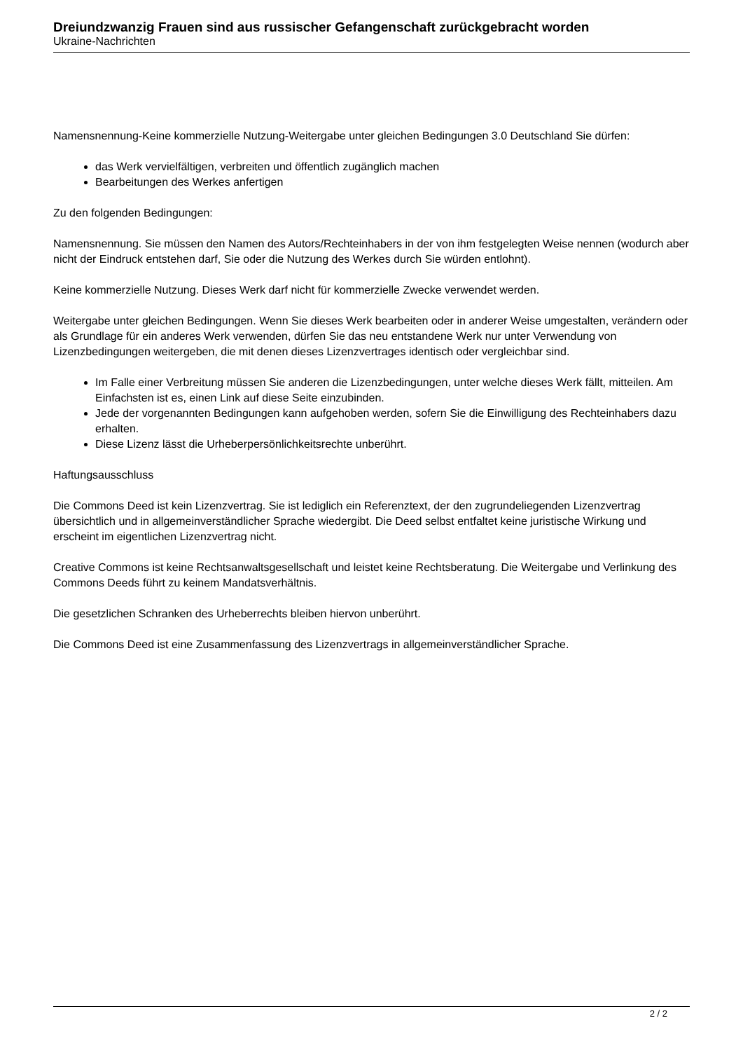Dreiundzwanzig Frauen sind aus russischer Gefangenschaft zurückgebracht worden
Ukraine-Nachrichten
Namensnennung-Keine kommerzielle Nutzung-Weitergabe unter gleichen Bedingungen 3.0 Deutschland Sie dürfen:
das Werk vervielfältigen, verbreiten und öffentlich zugänglich machen
Bearbeitungen des Werkes anfertigen
Zu den folgenden Bedingungen:
Namensnennung. Sie müssen den Namen des Autors/Rechteinhabers in der von ihm festgelegten Weise nennen (wodurch aber nicht der Eindruck entstehen darf, Sie oder die Nutzung des Werkes durch Sie würden entlohnt).
Keine kommerzielle Nutzung. Dieses Werk darf nicht für kommerzielle Zwecke verwendet werden.
Weitergabe unter gleichen Bedingungen. Wenn Sie dieses Werk bearbeiten oder in anderer Weise umgestalten, verändern oder als Grundlage für ein anderes Werk verwenden, dürfen Sie das neu entstandene Werk nur unter Verwendung von Lizenzbedingungen weitergeben, die mit denen dieses Lizenzvertrages identisch oder vergleichbar sind.
Im Falle einer Verbreitung müssen Sie anderen die Lizenzbedingungen, unter welche dieses Werk fällt, mitteilen. Am Einfachsten ist es, einen Link auf diese Seite einzubinden.
Jede der vorgenannten Bedingungen kann aufgehoben werden, sofern Sie die Einwilligung des Rechteinhabers dazu erhalten.
Diese Lizenz lässt die Urheberpersönlichkeitsrechte unberührt.
Haftungsausschluss
Die Commons Deed ist kein Lizenzvertrag. Sie ist lediglich ein Referenztext, der den zugrundeliegenden Lizenzvertrag übersichtlich und in allgemeinverständlicher Sprache wiedergibt. Die Deed selbst entfaltet keine juristische Wirkung und erscheint im eigentlichen Lizenzvertrag nicht.
Creative Commons ist keine Rechtsanwaltsgesellschaft und leistet keine Rechtsberatung. Die Weitergabe und Verlinkung des Commons Deeds führt zu keinem Mandatsverhältnis.
Die gesetzlichen Schranken des Urheberrechts bleiben hiervon unberührt.
Die Commons Deed ist eine Zusammenfassung des Lizenzvertrags in allgemeinverständlicher Sprache.
2 / 2